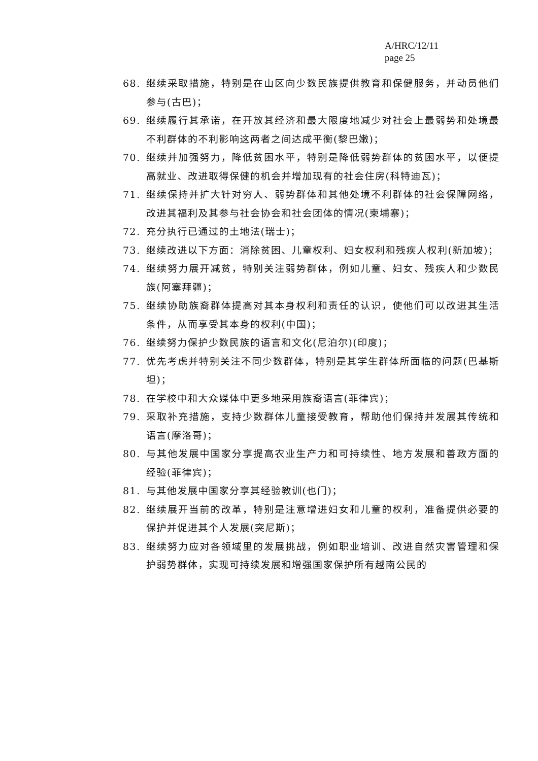A/HRC/12/11
page 25
68. 继续采取措施，特别是在山区向少数民族提供教育和保健服务，并动员他们参与(古巴)；
69. 继续履行其承诺，在开放其经济和最大限度地减少对社会上最弱势和处境最不利群体的不利影响这两者之间达成平衡(黎巴嫩)；
70. 继续并加强努力，降低贫困水平，特别是降低弱势群体的贫困水平，以便提高就业、改进取得保健的机会并增加现有的社会住房(科特迪瓦)；
71. 继续保持并扩大针对穷人、弱势群体和其他处境不利群体的社会保障网络，改进其福利及其参与社会协会和社会团体的情况(柬埔寨)；
72. 充分执行已通过的土地法(瑞士)；
73. 继续改进以下方面：消除贫困、儿童权利、妇女权利和残疾人权利(新加坡)；
74. 继续努力展开减贫，特别关注弱势群体，例如儿童、妇女、残疾人和少数民族(阿塞拜疆)；
75. 继续协助族裔群体提高对其本身权利和责任的认识，使他们可以改进其生活条件，从而享受其本身的权利(中国)；
76. 继续努力保护少数民族的语言和文化(尼泊尔)(印度)；
77. 优先考虑并特别关注不同少数群体，特别是其学生群体所面临的问题(巴基斯坦)；
78. 在学校中和大众媒体中更多地采用族裔语言(菲律宾)；
79. 采取补充措施，支持少数群体儿童接受教育，帮助他们保持并发展其传统和语言(摩洛哥)；
80. 与其他发展中国家分享提高农业生产力和可持续性、地方发展和善政方面的经验(菲律宾)；
81. 与其他发展中国家分享其经验教训(也门)；
82. 继续展开当前的改革，特别是注意增进妇女和儿童的权利，准备提供必要的保护并促进其个人发展(突尼斯)；
83. 继续努力应对各领域里的发展挑战，例如职业培训、改进自然灾害管理和保护弱势群体，实现可持续发展和增强国家保护所有越南公民的